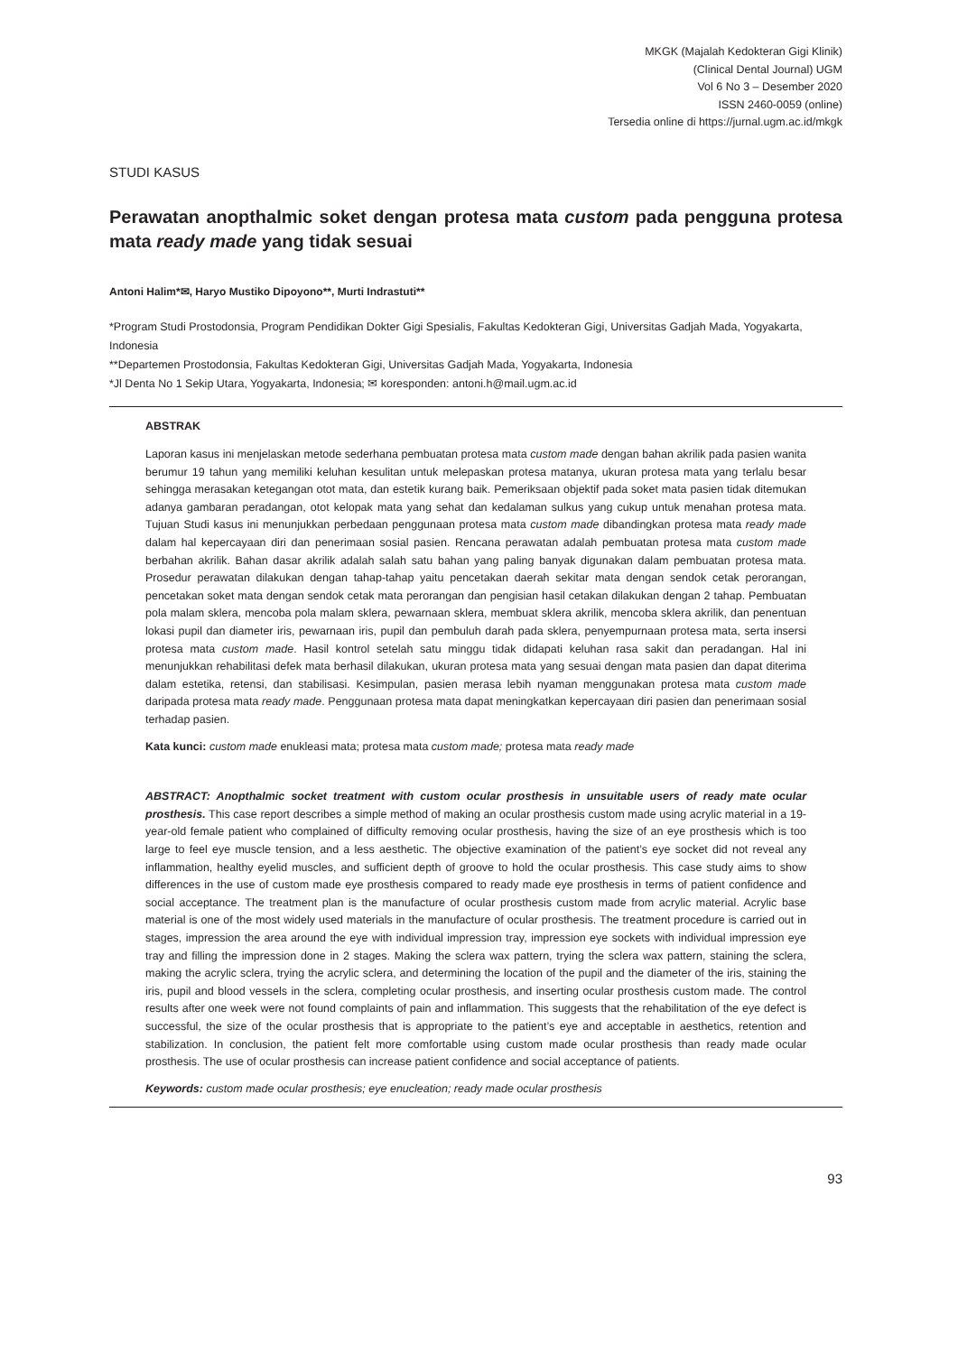MKGK (Majalah Kedokteran Gigi Klinik)
(Clinical Dental Journal) UGM
Vol 6 No 3 – Desember 2020
ISSN 2460-0059 (online)
Tersedia online di https://jurnal.ugm.ac.id/mkgk
STUDI KASUS
Perawatan anopthalmic soket dengan protesa mata custom pada pengguna protesa mata ready made yang tidak sesuai
Antoni Halim*✉, Haryo Mustiko Dipoyono**, Murti Indrastuti**
*Program Studi Prostodonsia, Program Pendidikan Dokter Gigi Spesialis, Fakultas Kedokteran Gigi, Universitas Gadjah Mada, Yogyakarta, Indonesia
**Departemen Prostodonsia, Fakultas Kedokteran Gigi, Universitas Gadjah Mada, Yogyakarta, Indonesia
*Jl Denta No 1 Sekip Utara, Yogyakarta, Indonesia; ✉ koresponden: antoni.h@mail.ugm.ac.id
ABSTRAK
Laporan kasus ini menjelaskan metode sederhana pembuatan protesa mata custom made dengan bahan akrilik pada pasien wanita berumur 19 tahun yang memiliki keluhan kesulitan untuk melepaskan protesa matanya, ukuran protesa mata yang terlalu besar sehingga merasakan ketegangan otot mata, dan estetik kurang baik. Pemeriksaan objektif pada soket mata pasien tidak ditemukan adanya gambaran peradangan, otot kelopak mata yang sehat dan kedalaman sulkus yang cukup untuk menahan protesa mata. Tujuan Studi kasus ini menunjukkan perbedaan penggunaan protesa mata custom made dibandingkan protesa mata ready made dalam hal kepercayaan diri dan penerimaan sosial pasien. Rencana perawatan adalah pembuatan protesa mata custom made berbahan akrilik. Bahan dasar akrilik adalah salah satu bahan yang paling banyak digunakan dalam pembuatan protesa mata. Prosedur perawatan dilakukan dengan tahap-tahap yaitu pencetakan daerah sekitar mata dengan sendok cetak perorangan, pencetakan soket mata dengan sendok cetak mata perorangan dan pengisian hasil cetakan dilakukan dengan 2 tahap. Pembuatan pola malam sklera, mencoba pola malam sklera, pewarnaan sklera, membuat sklera akrilik, mencoba sklera akrilik, dan penentuan lokasi pupil dan diameter iris, pewarnaan iris, pupil dan pembuluh darah pada sklera, penyempurnaan protesa mata, serta insersi protesa mata custom made. Hasil kontrol setelah satu minggu tidak didapati keluhan rasa sakit dan peradangan. Hal ini menunjukkan rehabilitasi defek mata berhasil dilakukan, ukuran protesa mata yang sesuai dengan mata pasien dan dapat diterima dalam estetika, retensi, dan stabilisasi. Kesimpulan, pasien merasa lebih nyaman menggunakan protesa mata custom made daripada protesa mata ready made. Penggunaan protesa mata dapat meningkatkan kepercayaan diri pasien dan penerimaan sosial terhadap pasien.
Kata kunci: custom made enukleasi mata; protesa mata custom made; protesa mata ready made
ABSTRACT: Anopthalmic socket treatment with custom ocular prosthesis in unsuitable users of ready mate ocular prosthesis. This case report describes a simple method of making an ocular prosthesis custom made using acrylic material in a 19-year-old female patient who complained of difficulty removing ocular prosthesis, having the size of an eye prosthesis which is too large to feel eye muscle tension, and a less aesthetic. The objective examination of the patient’s eye socket did not reveal any inflammation, healthy eyelid muscles, and sufficient depth of groove to hold the ocular prosthesis. This case study aims to show differences in the use of custom made eye prosthesis compared to ready made eye prosthesis in terms of patient confidence and social acceptance. The treatment plan is the manufacture of ocular prosthesis custom made from acrylic material. Acrylic base material is one of the most widely used materials in the manufacture of ocular prosthesis. The treatment procedure is carried out in stages, impression the area around the eye with individual impression tray, impression eye sockets with individual impression eye tray and filling the impression done in 2 stages. Making the sclera wax pattern, trying the sclera wax pattern, staining the sclera, making the acrylic sclera, trying the acrylic sclera, and determining the location of the pupil and the diameter of the iris, staining the iris, pupil and blood vessels in the sclera, completing ocular prosthesis, and inserting ocular prosthesis custom made. The control results after one week were not found complaints of pain and inflammation. This suggests that the rehabilitation of the eye defect is successful, the size of the ocular prosthesis that is appropriate to the patient’s eye and acceptable in aesthetics, retention and stabilization. In conclusion, the patient felt more comfortable using custom made ocular prosthesis than ready made ocular prosthesis. The use of ocular prosthesis can increase patient confidence and social acceptance of patients.
Keywords: custom made ocular prosthesis; eye enucleation; ready made ocular prosthesis
93